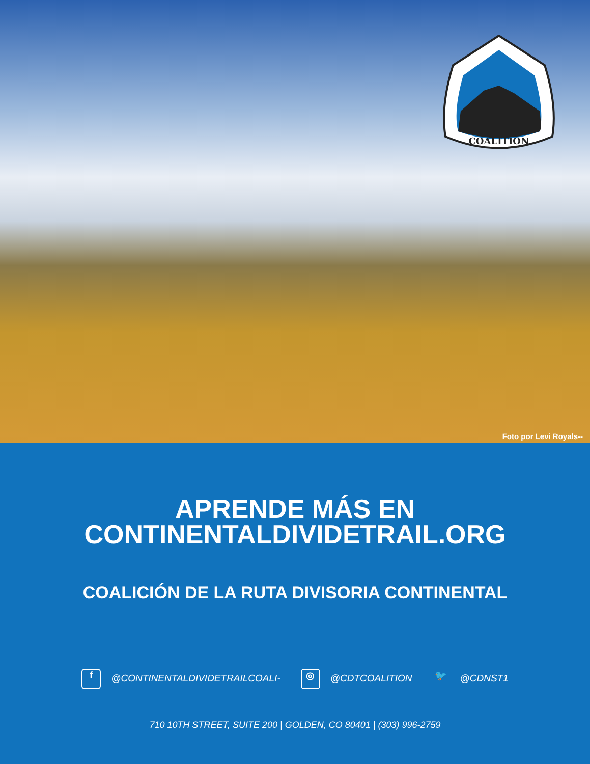COALITION
Foto por Levi Royals--
APRENDE MÁS EN
CONTINENTALDIVIDETRAIL.ORG
COALICIÓN DE LA RUTA DIVISORIA CONTINENTAL
f @CONTINENTALDIVIDETRAILCOALI- ◎ @CDTCOALITION 🐦 @CDNST1
710 10TH STREET, SUITE 200 | GOLDEN, CO 80401 | (303) 996-2759